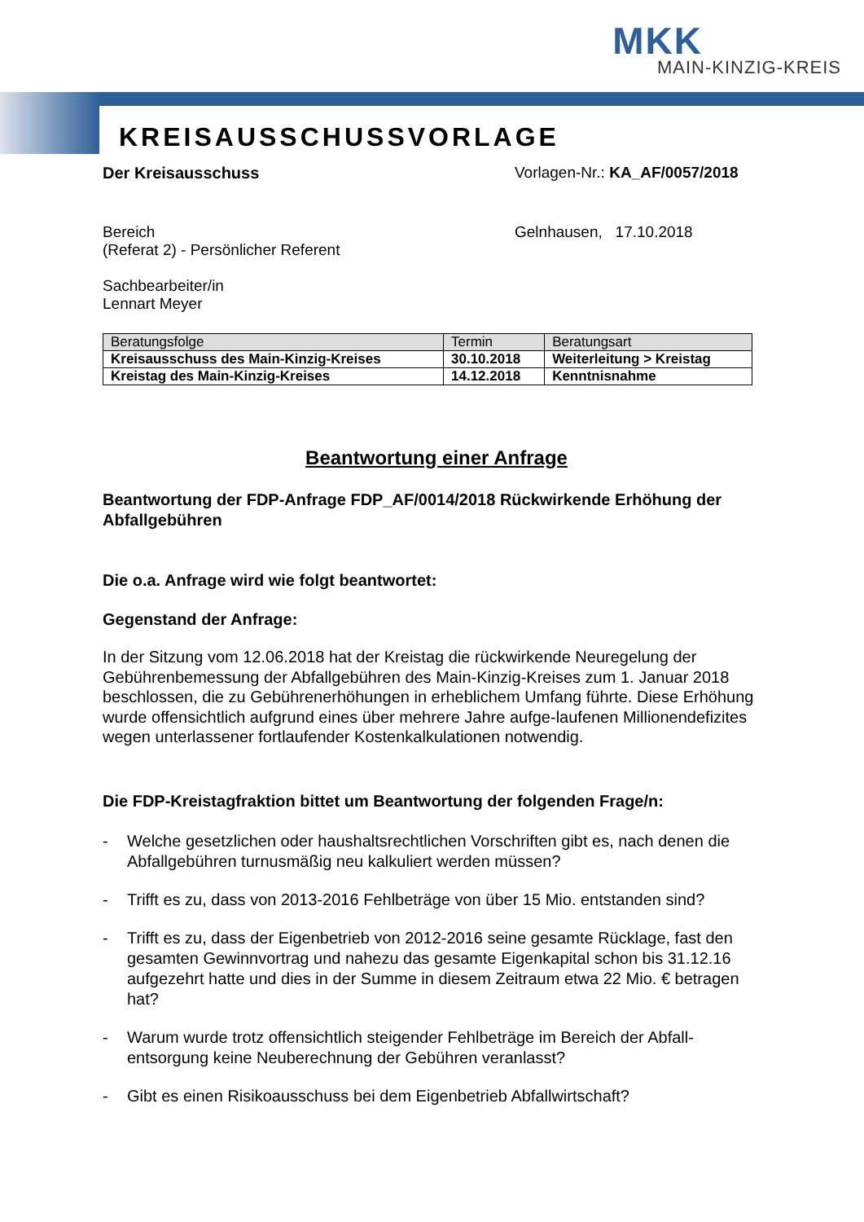MKK
MAIN-KINZIG-KREIS
KREISAUSSCHUSSVORLAGE
Der Kreisausschuss Vorlagen-Nr.: KA_AF/0057/2018
Bereich
(Referat 2) - Persönlicher Referent
Gelnhausen, 17.10.2018
Sachbearbeiter/in
Lennart Meyer
| Beratungsfolge | Termin | Beratungsart |
| --- | --- | --- |
| Kreisausschuss des Main-Kinzig-Kreises | 30.10.2018 | Weiterleitung > Kreistag |
| Kreistag des Main-Kinzig-Kreises | 14.12.2018 | Kenntnisnahme |
Beantwortung einer Anfrage
Beantwortung der FDP-Anfrage FDP_AF/0014/2018 Rückwirkende Erhöhung der Abfallgebühren
Die o.a. Anfrage wird wie folgt beantwortet:
Gegenstand der Anfrage:
In der Sitzung vom 12.06.2018 hat der Kreistag die rückwirkende Neuregelung der Gebührenbemessung der Abfallgebühren des Main-Kinzig-Kreises zum 1. Januar 2018 beschlossen, die zu Gebührenerhöhungen in erheblichem Umfang führte. Diese Erhöhung wurde offensichtlich aufgrund eines über mehrere Jahre aufge-laufenen Millionendefizites wegen unterlassener fortlaufender Kostenkalkulationen notwendig.
Die FDP-Kreistagfraktion bittet um Beantwortung der folgenden Frage/n:
- Welche gesetzlichen oder haushaltsrechtlichen Vorschriften gibt es, nach denen die Abfallgebühren turnusmäßig neu kalkuliert werden müssen?
- Trifft es zu, dass von 2013-2016 Fehlbeträge von über 15 Mio. entstanden sind?
- Trifft es zu, dass der Eigenbetrieb von 2012-2016 seine gesamte Rücklage, fast den gesamten Gewinnvortrag und nahezu das gesamte Eigenkapital schon bis 31.12.16 aufgezehrt hatte und dies in der Summe in diesem Zeitraum etwa 22 Mio. € betragen hat?
- Warum wurde trotz offensichtlich steigender Fehlbeträge im Bereich der Abfall-entsorgung keine Neuberechnung der Gebühren veranlasst?
- Gibt es einen Risikoausschuss bei dem Eigenbetrieb Abfallwirtschaft?